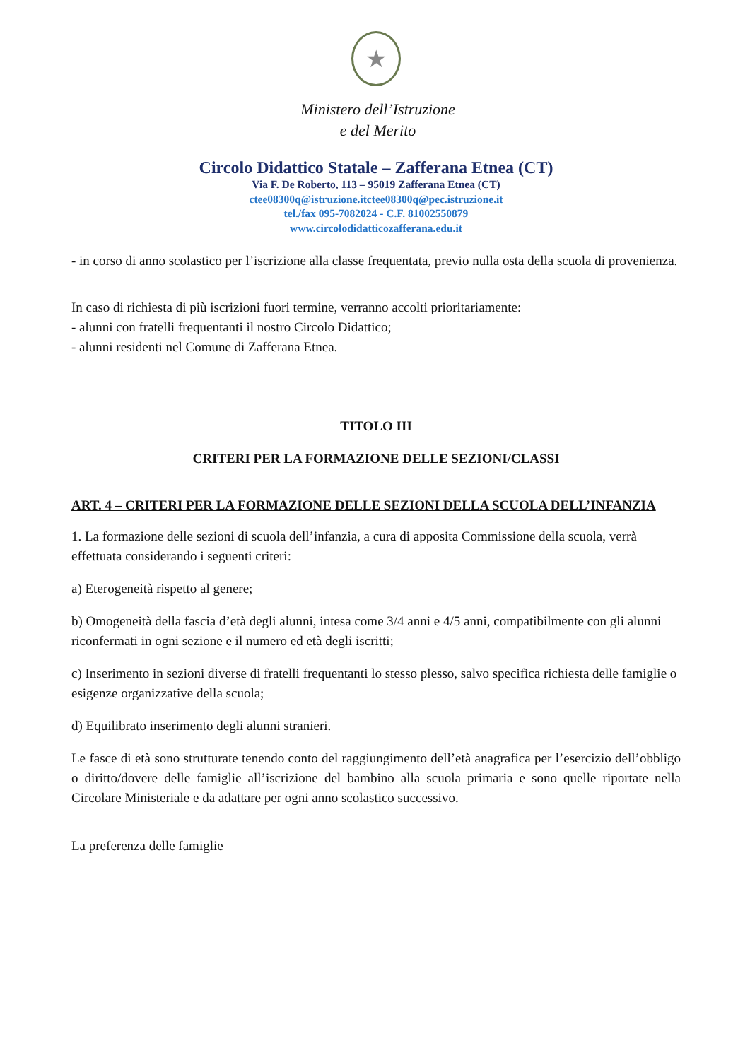★
Ministero dell’Istruzione
e del Merito
Circolo Didattico Statale – Zafferana Etnea (CT)
Via F. De Roberto, 113 – 95019 Zafferana Etnea (CT)
ctee08300q@istruzione.itctee08300q@pec.istruzione.it
tel./fax 095-7082024 - C.F. 81002550879
www.circolodidatticozafferana.edu.it
- in corso di anno scolastico per l’iscrizione alla classe frequentata, previo nulla osta della scuola di provenienza.
In caso di richiesta di più iscrizioni fuori termine, verranno accolti prioritariamente:
- alunni con fratelli frequentanti il nostro Circolo Didattico;
- alunni residenti nel Comune di Zafferana Etnea.
TITOLO III
CRITERI PER LA FORMAZIONE DELLE SEZIONI/CLASSI
ART. 4 – CRITERI PER LA FORMAZIONE DELLE SEZIONI DELLA SCUOLA DELL’INFANZIA
1. La formazione delle sezioni di scuola dell’infanzia, a cura di apposita Commissione della scuola, verrà effettuata considerando i seguenti criteri:
a) Eterogeneità rispetto al genere;
b) Omogeneità della fascia d’età degli alunni, intesa come 3/4 anni e 4/5 anni, compatibilmente con gli alunni riconfermati in ogni sezione e il numero ed età degli iscritti;
c) Inserimento in sezioni diverse di fratelli frequentanti lo stesso plesso, salvo specifica richiesta delle famiglie o esigenze organizzative della scuola;
d) Equilibrato inserimento degli alunni stranieri.
Le fasce di età sono strutturate tenendo conto del raggiungimento dell’età anagrafica per l’esercizio dell’obbligo o diritto/dovere delle famiglie all’iscrizione del bambino alla scuola primaria e sono quelle riportate nella Circolare Ministeriale e da adattare per ogni anno scolastico successivo.
La preferenza delle famiglie